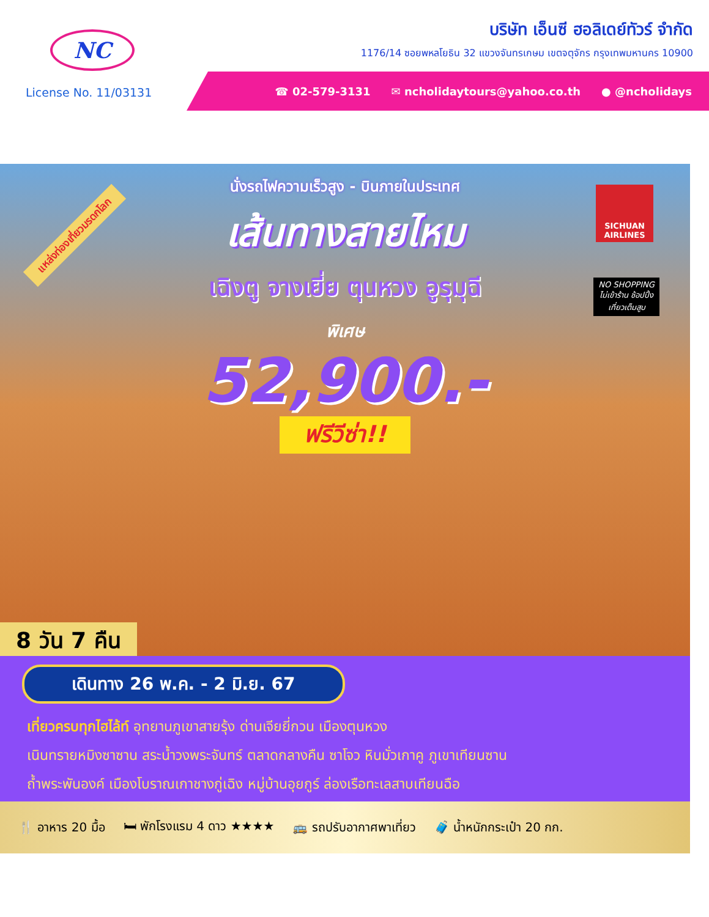NC
บริษัท เอ็นซี ฮอลิเดย์ทัวร์ จำกัด
1176/14 ซอยพหลโยธิน 32 แขวงจันทรเกษม เขตจตุจักร กรุงเทพมหานคร 10900
License No. 11/03131
☎ 02-579-3131 ✉ ncholidaytours@yahoo.co.th ● @ncholidays
แหล่งท่องเที่ยวมรดกโลก
SICHUAN AIRLINES
NO SHOPPING
ไม่เข้าร้าน ช้อปปิ้ง
เที่ยวเต็มสูบ
นั่งรถไฟความเร็วสูง - บินภายในประเทศ
เส้นทางสายไหม
เฉิงตู จางเยี่ย ตุนหวง อูรุมุฉี
พิเศษ
52,900.-
ฟรีวีซ่า!!
8 วัน 7 คืน
เดินทาง 26 พ.ค. - 2 มิ.ย. 67
เที่ยวครบทุกไฮไล้ท์ อุทยานภูเขาสายรุ้ง ด่านเจียยี่กวน เมืองตุนหวง
เนินทรายหมิงซาซาน สระน้ำวงพระจันทร์ ตลาดกลางคืน ซาโจว หินมั่วเกาคู ภูเขาเทียนซาน
ถ้ำพระพันองค์ เมืองโบราณเกาชางกู่เฉิง หมู่บ้านอุยกูร์ ล่องเรือทะเลสาบเทียนฉือ
🍴 อาหาร 20 มื้อ 🛏 พักโรงแรม 4 ดาว ★★★★ 🚌 รถปรับอากาศพาเที่ยว 🧳 น้ำหนักกระเป๋า 20 กก.